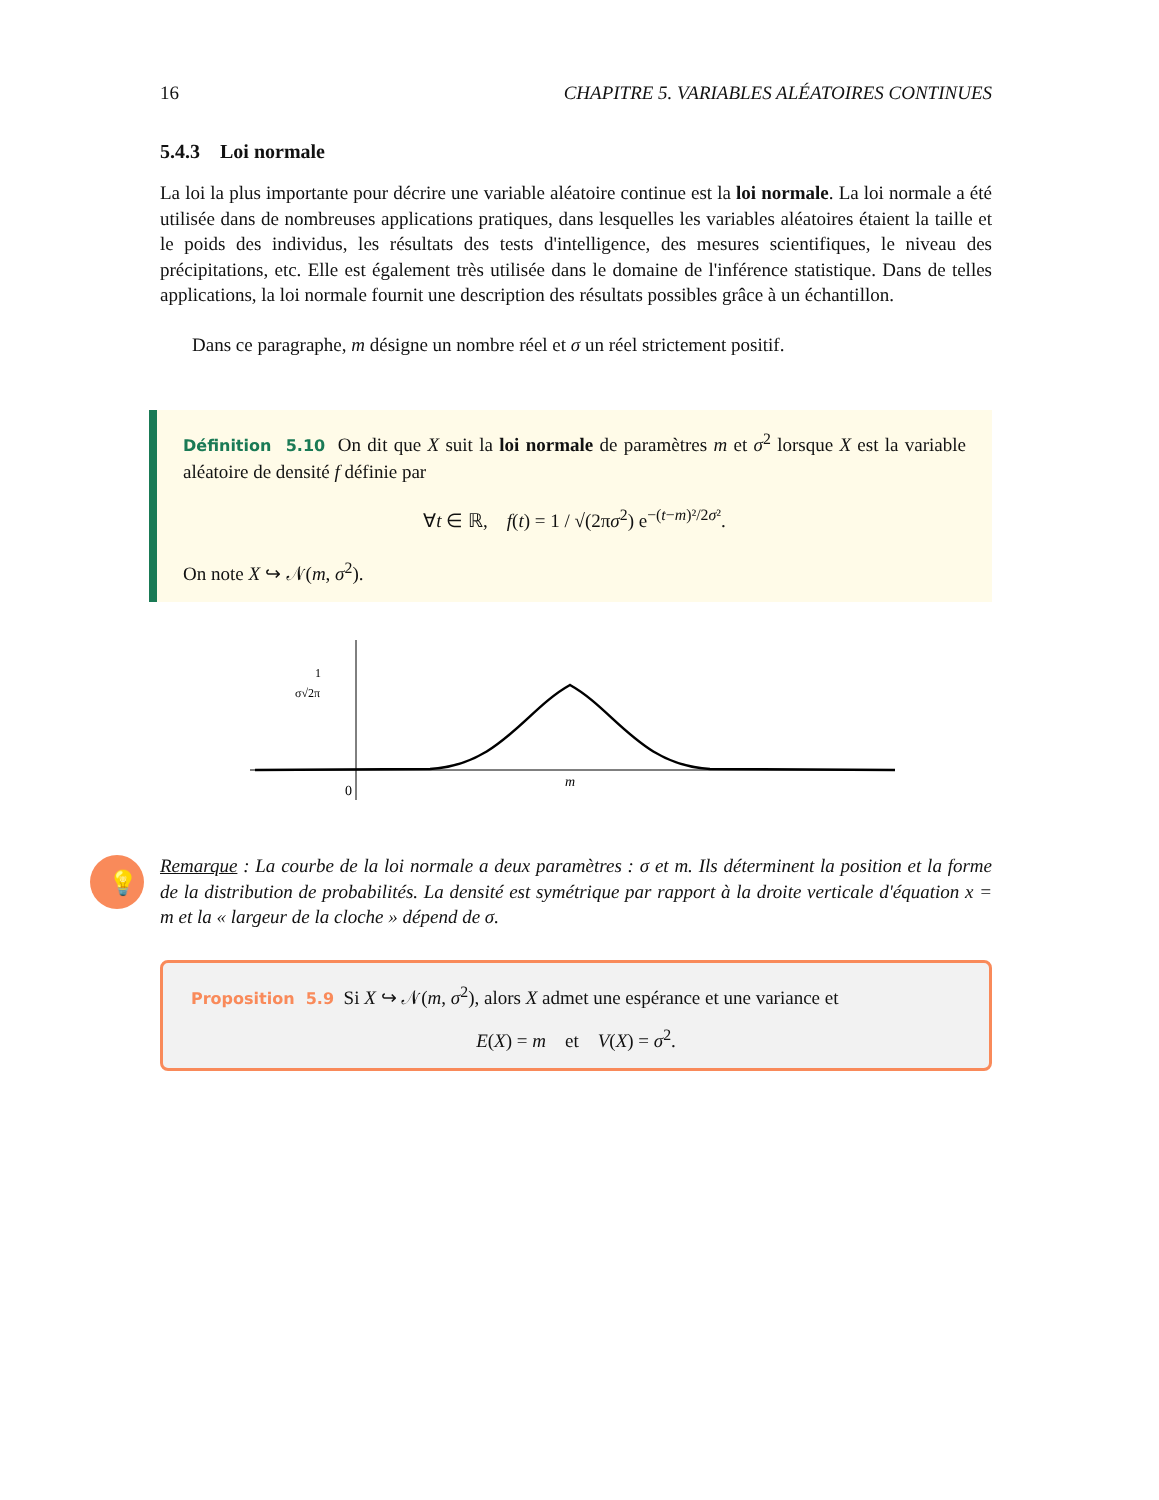16 CHAPITRE 5. VARIABLES ALÉATOIRES CONTINUES
5.4.3 Loi normale
La loi la plus importante pour décrire une variable aléatoire continue est la loi normale. La loi normale a été utilisée dans de nombreuses applications pratiques, dans lesquelles les variables aléatoires étaient la taille et le poids des individus, les résultats des tests d'intelligence, des mesures scientifiques, le niveau des précipitations, etc. Elle est également très utilisée dans le domaine de l'inférence statistique. Dans de telles applications, la loi normale fournit une description des résultats possibles grâce à un échantillon.
Dans ce paragraphe, m désigne un nombre réel et σ un réel strictement positif.
Définition 5.10 On dit que X suit la loi normale de paramètres m et σ<sup>2</sup> lorsque X est la variable aléatoire de densité f définie par
∀t ∈ ℝ, f(t) = 1 / √(2πσ<sup>2</sup>) e<sup>−(t−m)²/2σ²</sup>.
On note X ↪ 𝒩(m, σ<sup>2</sup>).
0
m
1
σ√2π
💡
Remarque : La courbe de la loi normale a deux paramètres : σ et m. Ils déterminent la position et la forme de la distribution de probabilités. La densité est symétrique par rapport à la droite verticale d'équation x = m et la « largeur de la cloche » dépend de σ.
Proposition 5.9 Si X ↪ 𝒩(m, σ<sup>2</sup>), alors X admet une espérance et une variance et
E(X) = m et V(X) = σ<sup>2</sup>.